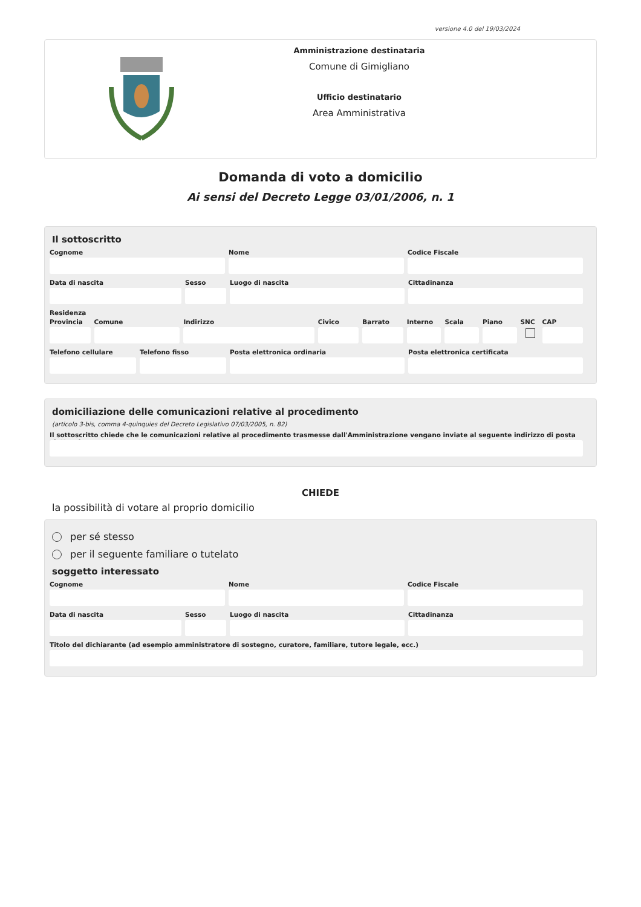versione 4.0 del 19/03/2024
Amministrazione destinataria
Comune di Gimigliano
Ufficio destinatario
Area Amministrativa
Domanda di voto a domicilio
Ai sensi del Decreto Legge 03/01/2006, n. 1
Il sottoscritto
Cognome Nome Codice Fiscale
Data di nascita Sesso Luogo di nascita Cittadinanza
Residenza
Provincia
Comune Indirizzo Civico Barrato Interno
Scala Piano SNC CAP
Telefono cellulare
Telefono fisso Posta elettronica ordinaria Posta elettronica certificata
domiciliazione delle comunicazioni relative al procedimento
(articolo 3-bis, comma 4-quinquies del Decreto Legislativo 07/03/2005, n. 82)
Il sottoscritto chiede che le comunicazioni relative al procedimento trasmesse dall'Amministrazione vengano inviate al seguente indirizzo di posta elettronica
CHIEDE
la possibilità di votare al proprio domicilio
per sé stesso
per il seguente familiare o tutelato
soggetto interessato
Cognome Nome Codice Fiscale
Data di nascita Sesso Luogo di nascita Cittadinanza
Titolo del dichiarante (ad esempio amministratore di sostegno, curatore, familiare, tutore legale, ecc.)